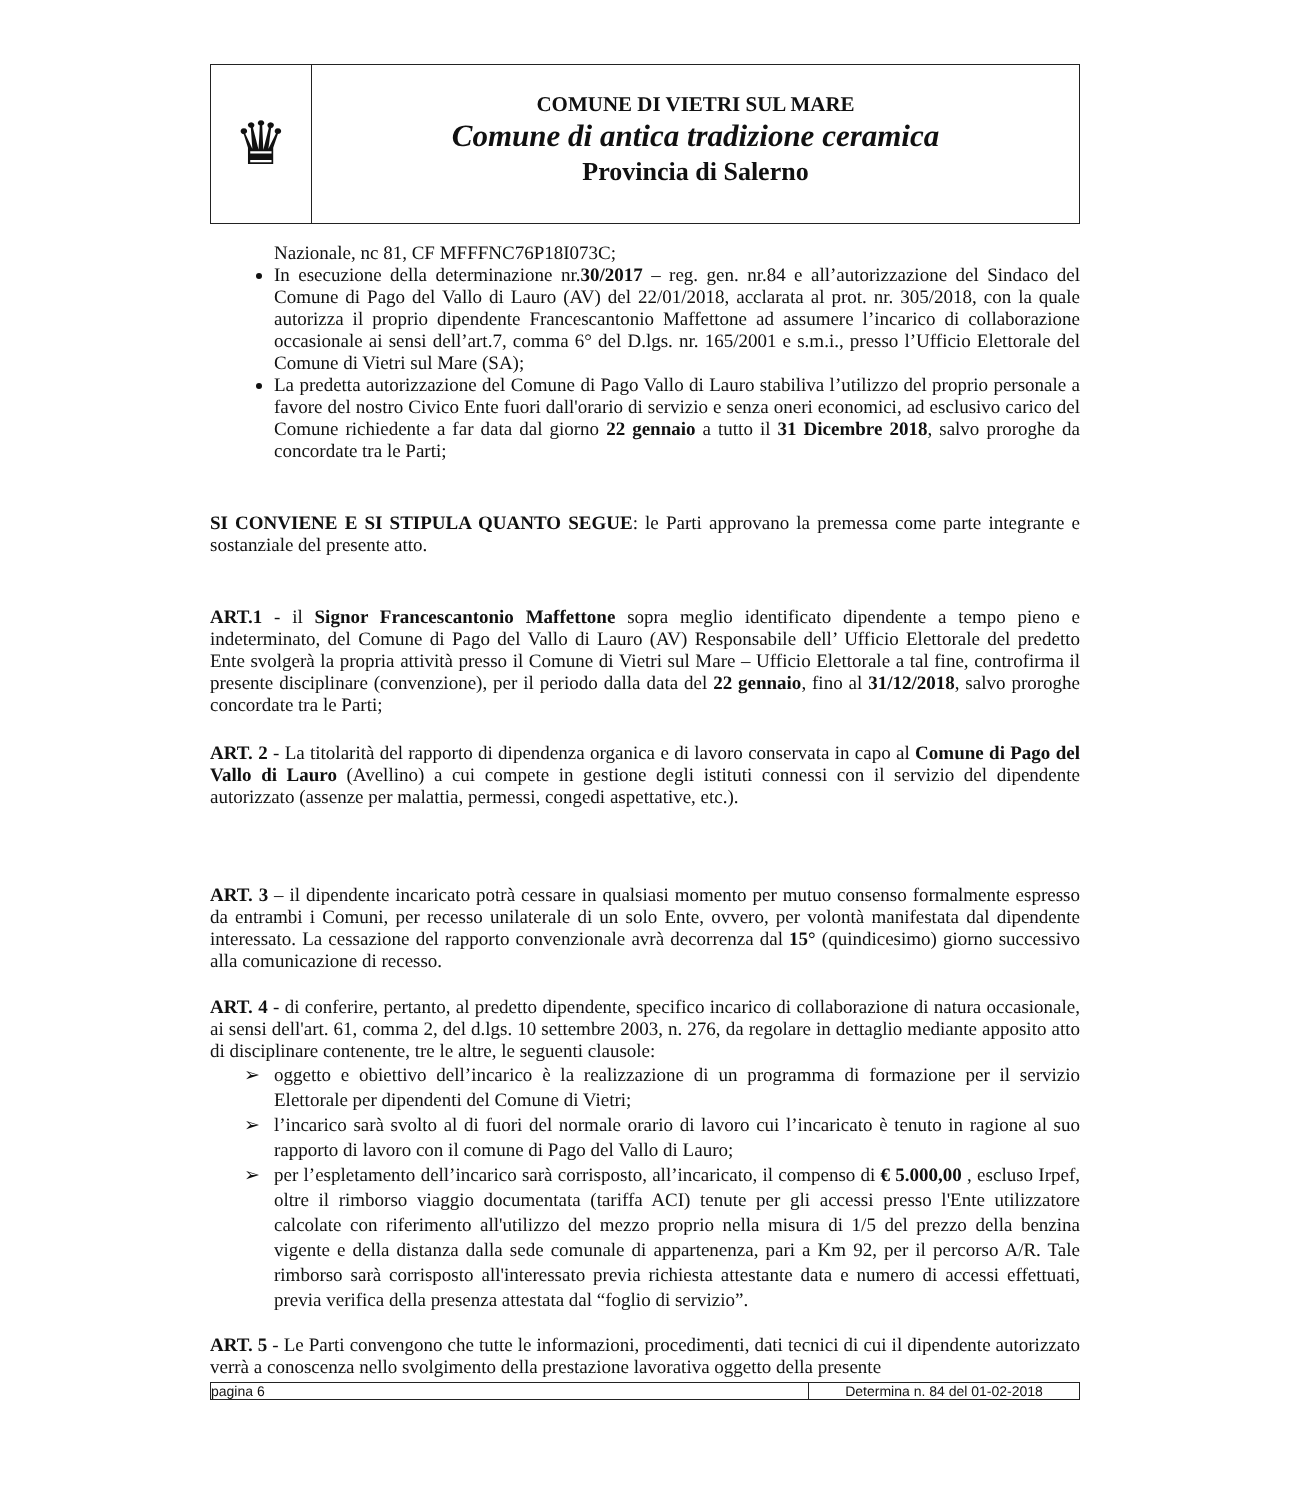♛
COMUNE DI VIETRI SUL MARE
Comune di antica tradizione ceramica
Provincia di Salerno
Nazionale, nc 81, CF MFFFNC76P18I073C;
In esecuzione della determinazione nr.30/2017 – reg. gen. nr.84 e all’autorizzazione del Sindaco del Comune di Pago del Vallo di Lauro (AV) del 22/01/2018, acclarata al prot. nr. 305/2018, con la quale autorizza il proprio dipendente Francescantonio Maffettone ad assumere l’incarico di collaborazione occasionale ai sensi dell’art.7, comma 6° del D.lgs. nr. 165/2001 e s.m.i., presso l’Ufficio Elettorale del Comune di Vietri sul Mare (SA);
La predetta autorizzazione del Comune di Pago Vallo di Lauro stabiliva l’utilizzo del proprio personale a favore del nostro Civico Ente fuori dall'orario di servizio e senza oneri economici, ad esclusivo carico del Comune richiedente a far data dal giorno 22 gennaio a tutto il 31 Dicembre 2018, salvo proroghe da concordate tra le Parti;
SI CONVIENE E SI STIPULA QUANTO SEGUE: le Parti approvano la premessa come parte integrante e sostanziale del presente atto.
ART.1 - il Signor Francescantonio Maffettone sopra meglio identificato dipendente a tempo pieno e indeterminato, del Comune di Pago del Vallo di Lauro (AV) Responsabile dell’ Ufficio Elettorale del predetto Ente svolgerà la propria attività presso il Comune di Vietri sul Mare – Ufficio Elettorale a tal fine, controfirma il presente disciplinare (convenzione), per il periodo dalla data del 22 gennaio, fino al 31/12/2018, salvo proroghe concordate tra le Parti;
ART. 2 - La titolarità del rapporto di dipendenza organica e di lavoro conservata in capo al Comune di Pago del Vallo di Lauro (Avellino) a cui compete in gestione degli istituti connessi con il servizio del dipendente autorizzato (assenze per malattia, permessi, congedi aspettative, etc.).
ART. 3 – il dipendente incaricato potrà cessare in qualsiasi momento per mutuo consenso formalmente espresso da entrambi i Comuni, per recesso unilaterale di un solo Ente, ovvero, per volontà manifestata dal dipendente interessato. La cessazione del rapporto convenzionale avrà decorrenza dal 15° (quindicesimo) giorno successivo alla comunicazione di recesso.
ART. 4 - di conferire, pertanto, al predetto dipendente, specifico incarico di collaborazione di natura occasionale, ai sensi dell'art. 61, comma 2, del d.lgs. 10 settembre 2003, n. 276, da regolare in dettaglio mediante apposito atto di disciplinare contenente, tre le altre, le seguenti clausole:
➢ oggetto e obiettivo dell’incarico è la realizzazione di un programma di formazione per il servizio Elettorale per dipendenti del Comune di Vietri;
➢ l’incarico sarà svolto al di fuori del normale orario di lavoro cui l’incaricato è tenuto in ragione al suo rapporto di lavoro con il comune di Pago del Vallo di Lauro;
➢ per l’espletamento dell’incarico sarà corrisposto, all’incaricato, il compenso di € 5.000,00 , escluso Irpef, oltre il rimborso viaggio documentata (tariffa ACI) tenute per gli accessi presso l'Ente utilizzatore calcolate con riferimento all'utilizzo del mezzo proprio nella misura di 1/5 del prezzo della benzina vigente e della distanza dalla sede comunale di appartenenza, pari a Km 92, per il percorso A/R. Tale rimborso sarà corrisposto all'interessato previa richiesta attestante data e numero di accessi effettuati, previa verifica della presenza attestata dal “foglio di servizio”.
ART. 5 - Le Parti convengono che tutte le informazioni, procedimenti, dati tecnici di cui il dipendente autorizzato verrà a conoscenza nello svolgimento della prestazione lavorativa oggetto della presente
pagina 6 Determina n. 84 del 01-02-2018